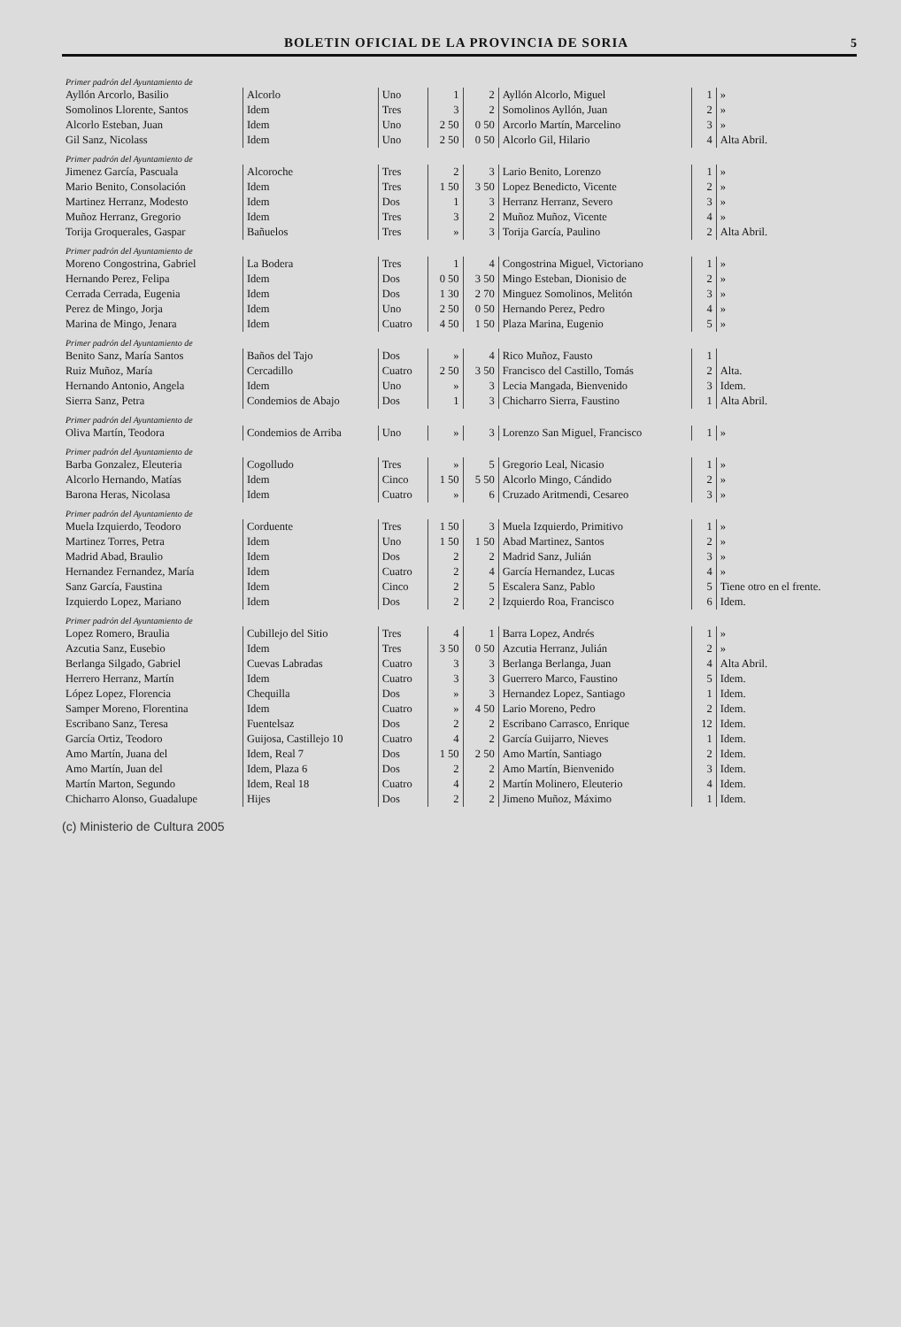BOLETIN OFICIAL DE LA PROVINCIA DE SORIA
5
| Primer padrón del Ayuntamiento de | | | | | | | |
| Ayllón Arcorlo, Basilio | Alcorlo | Uno | 1 | 2 | Ayllón Alcorlo, Miguel | 1 | » |
| Somolinos Llorente, Santos | Idem | Tres | 3 | 2 | Somolinos Ayllón, Juan | 2 | » |
| Alcorlo Esteban, Juan | Idem | Uno | 2 50 | 0 50 | Arcorlo Martín, Marcelino | 3 | » |
| Gil Sanz, Nicolass | Idem | Uno | 2 50 | 0 50 | Alcorlo Gil, Hilario | 4 | Alta Abril. |
| Primer padrón del Ayuntamiento de | | | | | | | |
| Jimenez García, Pascuala | Alcoroche | Tres | 2 | 3 | Lario Benito, Lorenzo | 1 | » |
| Mario Benito, Consolación | Idem | Tres | 1 50 | 3 50 | Lopez Benedicto, Vicente | 2 | » |
| Martinez Herranz, Modesto | Idem | Dos | 1 | 3 | Herranz Herranz, Severo | 3 | » |
| Muñoz Herranz, Gregorio | Idem | Tres | 3 | 2 | Muñoz Muñoz, Vicente | 4 | » |
| Torija Groquerales, Gaspar | Bañuelos | Tres | » | 3 | Torija García, Paulino | 2 | Alta Abril. |
| Primer padrón del Ayuntamiento de | | | | | | | |
| Moreno Congostrina, Gabriel | La Bodera | Tres | 1 | 4 | Congostrina Miguel, Victoriano | 1 | » |
| Hernando Perez, Felipa | Idem | Dos | 0 50 | 3 50 | Mingo Esteban, Dionisio de | 2 | » |
| Cerrada Cerrada, Eugenia | Idem | Dos | 1 30 | 2 70 | Minguez Somolinos, Melitón | 3 | » |
| Perez de Mingo, Jorja | Idem | Uno | 2 50 | 0 50 | Hernando Perez, Pedro | 4 | » |
| Marina de Mingo, Jenara | Idem | Cuatro | 4 50 | 1 50 | Plaza Marina, Eugenio | 5 | » |
| Primer padrón del Ayuntamiento de | | | | | | | |
| Benito Sanz, María Santos | Baños del Tajo | Dos | » | 4 | Rico Muñoz, Fausto | 1 | |
| Ruiz Muñoz, María | Cercadillo | Cuatro | 2 50 | 3 50 | Francisco del Castillo, Tomás | 2 | Alta. |
| Hernando Antonio, Angela | Idem | Uno | » | 3 | Lecia Mangada, Bienvenido | 3 | Idem. |
| Sierra Sanz, Petra | Condemios de Abajo | Dos | 1 | 3 | Chicharro Sierra, Faustino | 1 | Alta Abril. |
| Primer padrón del Ayuntamiento de | | | | | | | |
| Oliva Martín, Teodora | Condemios de Arriba | Uno | » | 3 | Lorenzo San Miguel, Francisco | 1 | » |
| Primer padrón del Ayuntamiento de | | | | | | | |
| Barba Gonzalez, Eleuteria | Cogolludo | Tres | » | 5 | Gregorio Leal, Nicasio | 1 | » |
| Alcorlo Hernando, Matías | Idem | Cinco | 1 50 | 5 50 | Alcorlo Mingo, Cándido | 2 | » |
| Barona Heras, Nicolasa | Idem | Cuatro | » | 6 | Cruzado Aritmendi, Cesareo | 3 | » |
| Primer padrón del Ayuntamiento de | | | | | | | |
| Muela Izquierdo, Teodoro | Corduente | Tres | 1 50 | 3 | Muela Izquierdo, Primitivo | 1 | » |
| Martinez Torres, Petra | Idem | Uno | 1 50 | 1 50 | Abad Martinez, Santos | 2 | » |
| Madrid Abad, Braulio | Idem | Dos | 2 | 2 | Madrid Sanz, Julián | 3 | » |
| Hernandez Fernandez, María | Idem | Cuatro | 2 | 4 | García Hernandez, Lucas | 4 | » |
| Sanz García, Faustina | Idem | Cinco | 2 | 5 | Escalera Sanz, Pablo | 5 | Tiene otro en el frente. |
| Izquierdo Lopez, Mariano | Idem | Dos | 2 | 2 | Izquierdo Roa, Francisco | 6 | Idem. |
| Primer padrón del Ayuntamiento de | | | | | | | |
| Lopez Romero, Braulia | Cubillejo del Sitio | Tres | 4 | 1 | Barra Lopez, Andrés | 1 | » |
| Azcutia Sanz, Eusebio | Idem | Tres | 3 50 | 0 50 | Azcutia Herranz, Julián | 2 | » |
| Berlanga Silgado, Gabriel | Cuevas Labradas | Cuatro | 3 | 3 | Berlanga Berlanga, Juan | 4 | Alta Abril. |
| Herrero Herranz, Martín | Idem | Cuatro | 3 | 3 | Guerrero Marco, Faustino | 5 | Idem. |
| López Lopez, Florencia | Chequilla | Dos | » | 3 | Hernandez Lopez, Santiago | 1 | Idem. |
| Samper Moreno, Florentina | Idem | Cuatro | » | 4 50 | Lario Moreno, Pedro | 2 | Idem. |
| Escribano Sanz, Teresa | Fuentelsaz | Dos | 2 | 2 | Escribano Carrasco, Enrique | 12 | Idem. |
| García Ortiz, Teodoro | Guijosa, Castillejo 10 | Cuatro | 4 | 2 | García Guijarro, Nieves | 1 | Idem. |
| Amo Martín, Juana del | Idem, Real 7 | Dos | 1 50 | 2 50 | Amo Martín, Santiago | 2 | Idem. |
| Amo Martín, Juan del | Idem, Plaza 6 | Dos | 2 | 2 | Amo Martín, Bienvenido | 3 | Idem. |
| Martín Marton, Segundo | Idem, Real 18 | Cuatro | 4 | 2 | Martín Molinero, Eleuterio | 4 | Idem. |
| Chicharro Alonso, Guadalupe | Hijes | Dos | 2 | 2 | Jimeno Muñoz, Máximo | 1 | Idem. |
(c) Ministerio de Cultura 2005